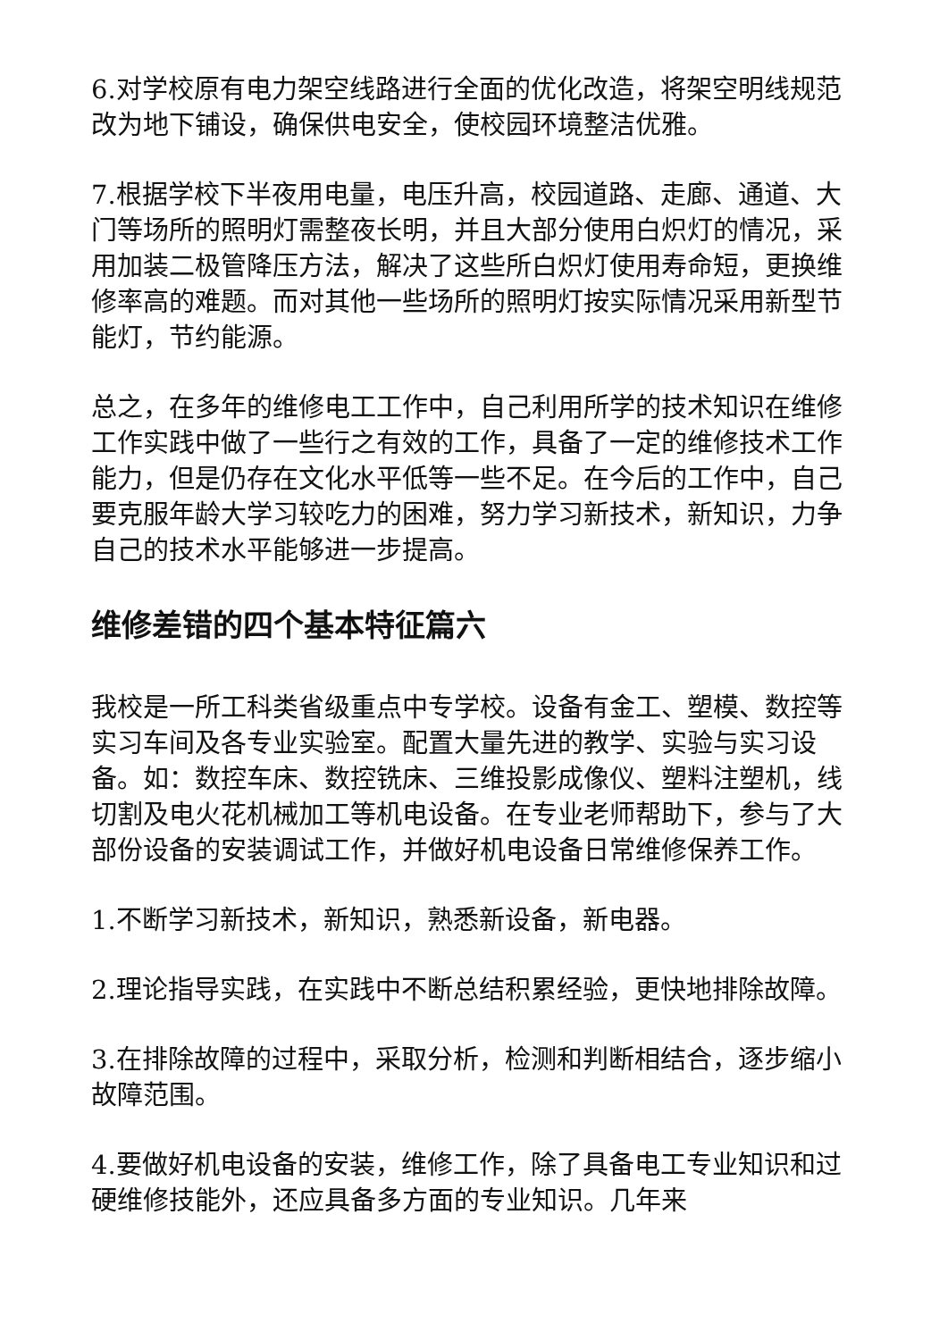6.对学校原有电力架空线路进行全面的优化改造，将架空明线规范改为地下铺设，确保供电安全，使校园环境整洁优雅。
7.根据学校下半夜用电量，电压升高，校园道路、走廊、通道、大门等场所的照明灯需整夜长明，并且大部分使用白炽灯的情况，采用加装二极管降压方法，解决了这些所白炽灯使用寿命短，更换维修率高的难题。而对其他一些场所的照明灯按实际情况采用新型节能灯，节约能源。
总之，在多年的维修电工工作中，自己利用所学的技术知识在维修工作实践中做了一些行之有效的工作，具备了一定的维修技术工作能力，但是仍存在文化水平低等一些不足。在今后的工作中，自己要克服年龄大学习较吃力的困难，努力学习新技术，新知识，力争自己的技术水平能够进一步提高。
维修差错的四个基本特征篇六
我校是一所工科类省级重点中专学校。设备有金工、塑模、数控等实习车间及各专业实验室。配置大量先进的教学、实验与实习设备。如：数控车床、数控铣床、三维投影成像仪、塑料注塑机，线切割及电火花机械加工等机电设备。在专业老师帮助下，参与了大部份设备的安装调试工作，并做好机电设备日常维修保养工作。
1.不断学习新技术，新知识，熟悉新设备，新电器。
2.理论指导实践，在实践中不断总结积累经验，更快地排除故障。
3.在排除故障的过程中，采取分析，检测和判断相结合，逐步缩小故障范围。
4.要做好机电设备的安装，维修工作，除了具备电工专业知识和过硬维修技能外，还应具备多方面的专业知识。几年来